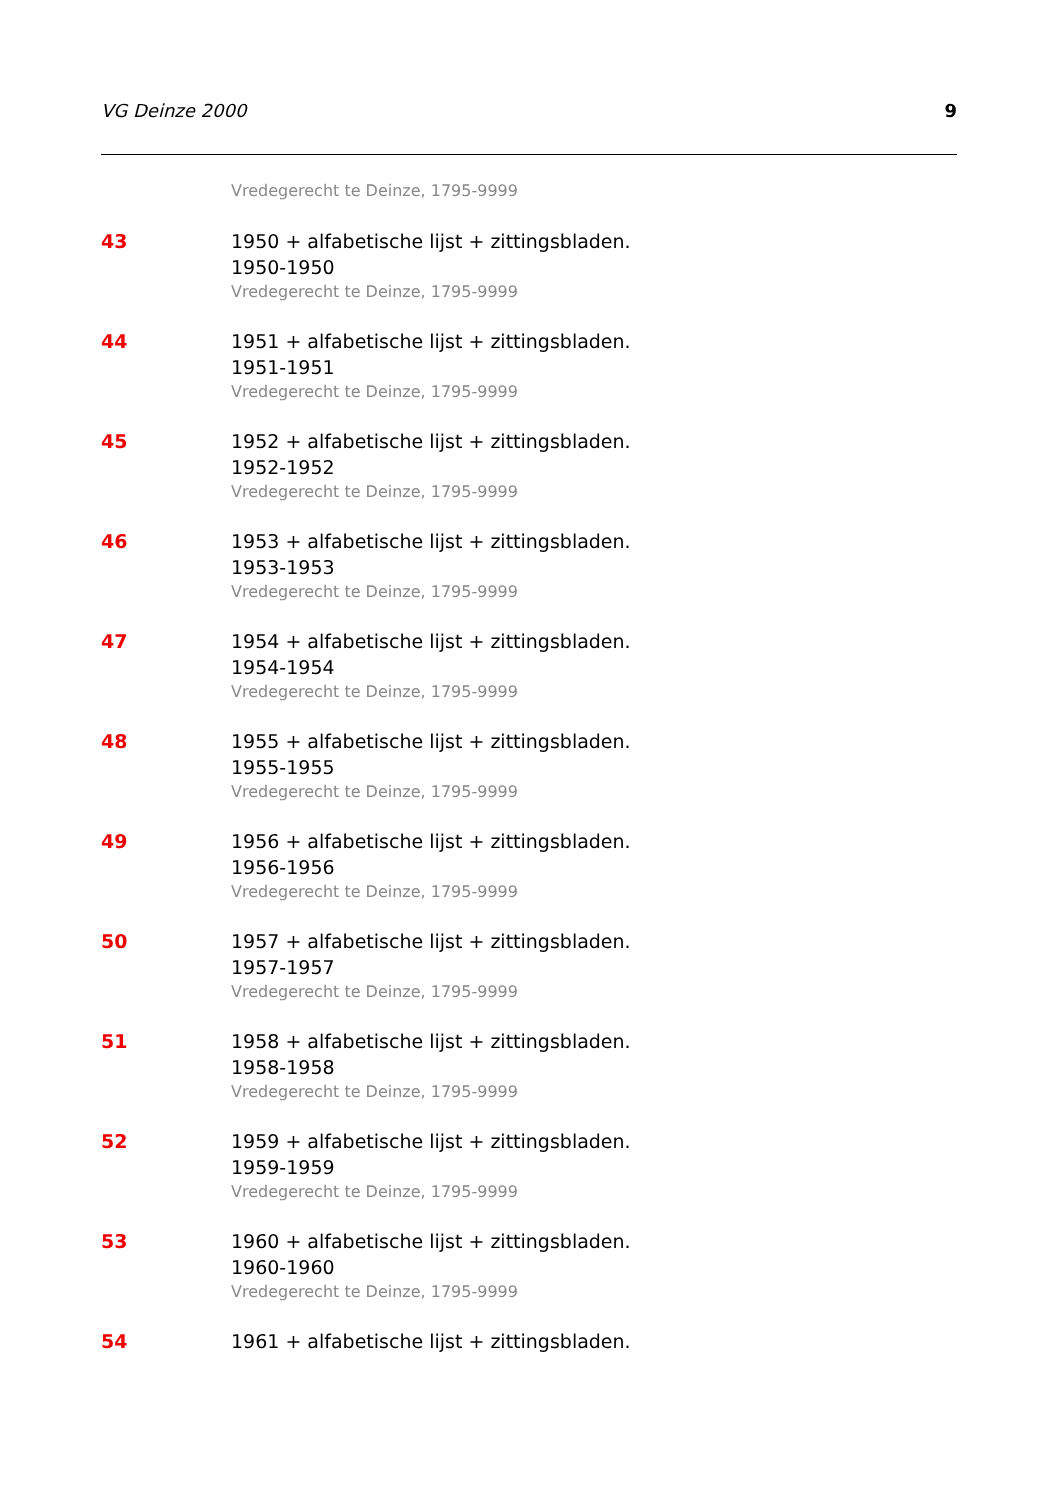VG Deinze 2000 9
Vredegerecht te Deinze, 1795-9999
43 1950 + alfabetische lijst + zittingsbladen.
1950-1950
Vredegerecht te Deinze, 1795-9999
44 1951 + alfabetische lijst + zittingsbladen.
1951-1951
Vredegerecht te Deinze, 1795-9999
45 1952 + alfabetische lijst + zittingsbladen.
1952-1952
Vredegerecht te Deinze, 1795-9999
46 1953 + alfabetische lijst + zittingsbladen.
1953-1953
Vredegerecht te Deinze, 1795-9999
47 1954 + alfabetische lijst + zittingsbladen.
1954-1954
Vredegerecht te Deinze, 1795-9999
48 1955 + alfabetische lijst + zittingsbladen.
1955-1955
Vredegerecht te Deinze, 1795-9999
49 1956 + alfabetische lijst + zittingsbladen.
1956-1956
Vredegerecht te Deinze, 1795-9999
50 1957 + alfabetische lijst + zittingsbladen.
1957-1957
Vredegerecht te Deinze, 1795-9999
51 1958 + alfabetische lijst + zittingsbladen.
1958-1958
Vredegerecht te Deinze, 1795-9999
52 1959 + alfabetische lijst + zittingsbladen.
1959-1959
Vredegerecht te Deinze, 1795-9999
53 1960 + alfabetische lijst + zittingsbladen.
1960-1960
Vredegerecht te Deinze, 1795-9999
54 1961 + alfabetische lijst + zittingsbladen.